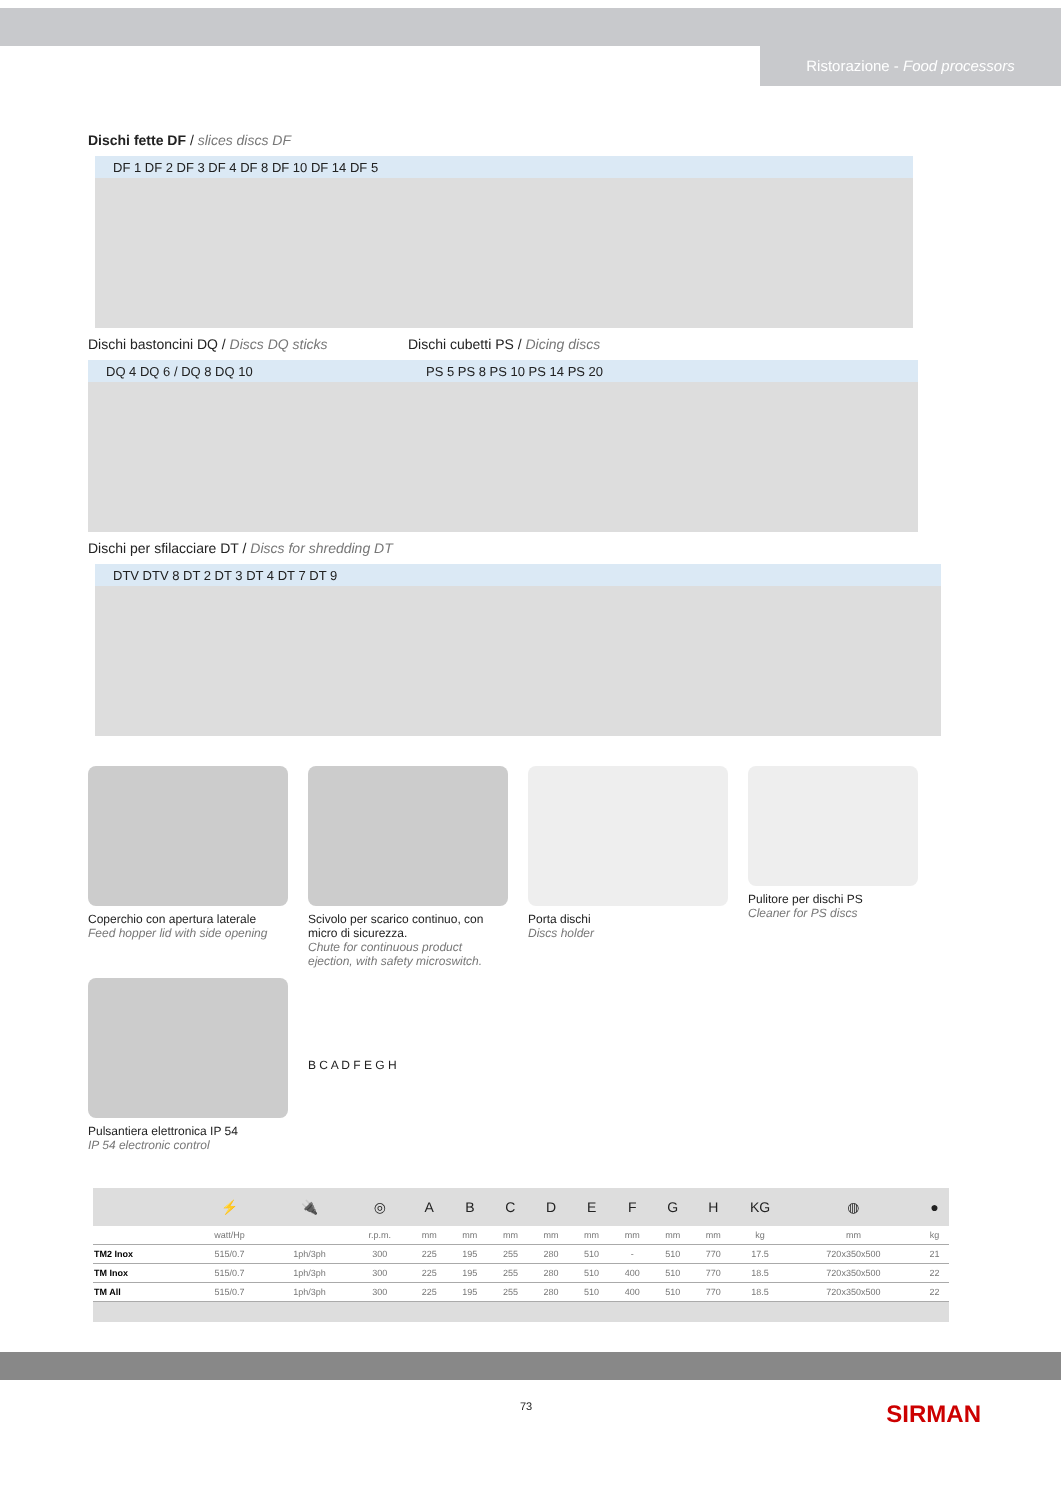Ristorazione - Food processors
Dischi fette DF / slices discs DF
DF 1 DF 2 DF 3 DF 4 DF 8 DF 10 DF 14 DF 5
Dischi bastoncini DQ / Discs DQ sticks
DQ 4 DQ 6 / DQ 8 DQ 10
Dischi cubetti PS / Dicing discs
PS 5 PS 8 PS 10 PS 14 PS 20
Dischi per sfilacciare DT / Discs for shredding DT
DTV DTV 8 DT 2 DT 3 DT 4 DT 7 DT 9
Coperchio con apertura laterale
Feed hopper lid with side opening
Scivolo per scarico continuo, con micro di sicurezza.
Chute for continuous product ejection, with safety microswitch.
Porta dischi
Discs holder
Pulitore per dischi PS
Cleaner for PS discs
Pulsantiera elettronica IP 54
IP 54 electronic control
B C A D F E G H
| | ⚡ | 🔌 | ◎ | A | B | C | D | E | F | G | H | KG | ◍ | ● |
| --- | --- | --- | --- | --- | --- | --- | --- | --- | --- | --- | --- | --- | --- | --- |
| | watt/Hp | | r.p.m. | mm | mm | mm | mm | mm | mm | mm | mm | kg | mm | kg |
| TM2 Inox | 515/0.7 | 1ph/3ph | 300 | 225 | 195 | 255 | 280 | 510 | - | 510 | 770 | 17.5 | 720x350x500 | 21 |
| TM Inox | 515/0.7 | 1ph/3ph | 300 | 225 | 195 | 255 | 280 | 510 | 400 | 510 | 770 | 18.5 | 720x350x500 | 22 |
| TM All | 515/0.7 | 1ph/3ph | 300 | 225 | 195 | 255 | 280 | 510 | 400 | 510 | 770 | 18.5 | 720x350x500 | 22 |
73 SIRMAN